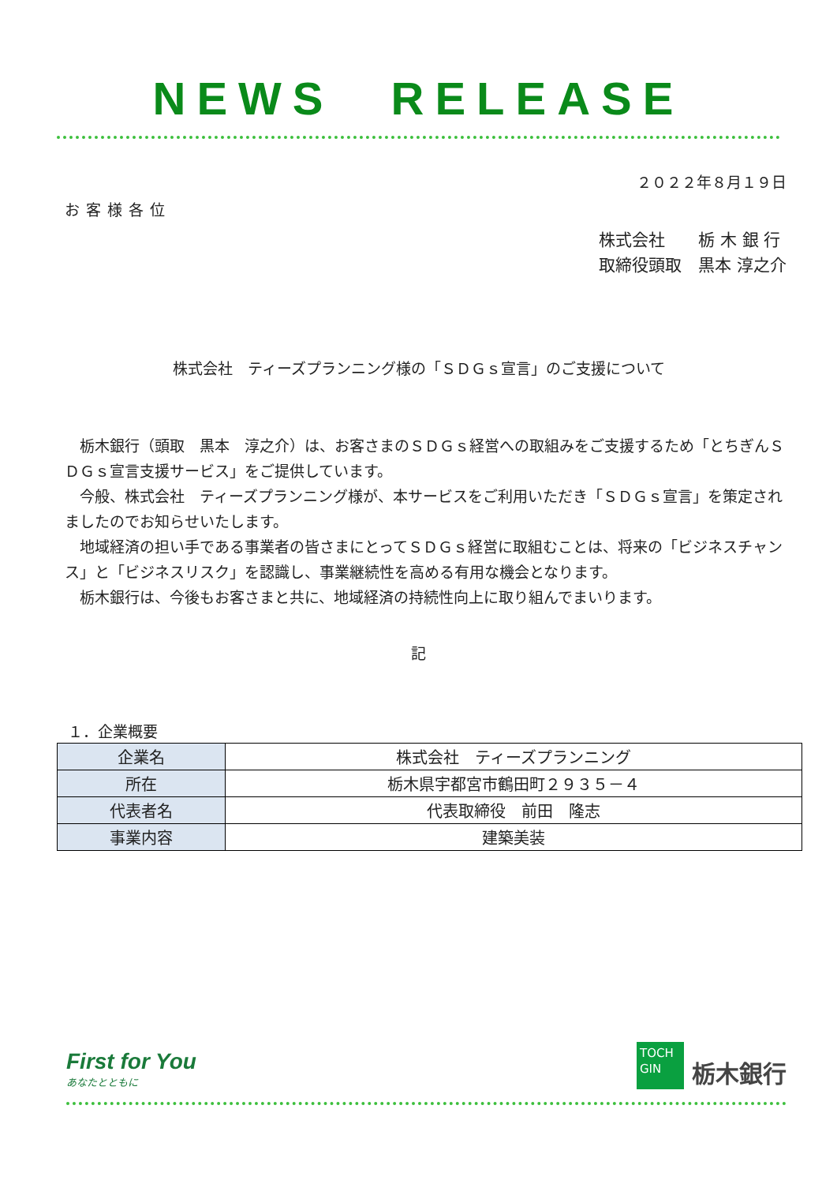NEWS　RELEASE
２０２２年８月１９日
お客様各位
株式会社　　栃 木 銀 行
取締役頭取　黒本 淳之介
株式会社　ティーズプランニング様の「ＳＤＧｓ宣言」のご支援について
栃木銀行（頭取　黒本　淳之介）は、お客さまのＳＤＧｓ経営への取組みをご支援するため「とちぎんＳＤＧｓ宣言支援サービス」をご提供しています。
今般、株式会社　ティーズプランニング様が、本サービスをご利用いただき「ＳＤＧｓ宣言」を策定されましたのでお知らせいたします。
地域経済の担い手である事業者の皆さまにとってＳＤＧｓ経営に取組むことは、将来の「ビジネスチャンス」と「ビジネスリスク」を認識し、事業継続性を高める有用な機会となります。
栃木銀行は、今後もお客さまと共に、地域経済の持続性向上に取り組んでまいります。
記
１．企業概要
| 企業名 | 株式会社 ティーズプランニング |
| 所在 | 栃木県宇都宮市鶴田町２９３５－４ |
| 代表者名 | 代表取締役 前田 隆志 |
| 事業内容 | 建築美装 |
First for You
あなたとともに
TOCH
GIN
栃木銀行